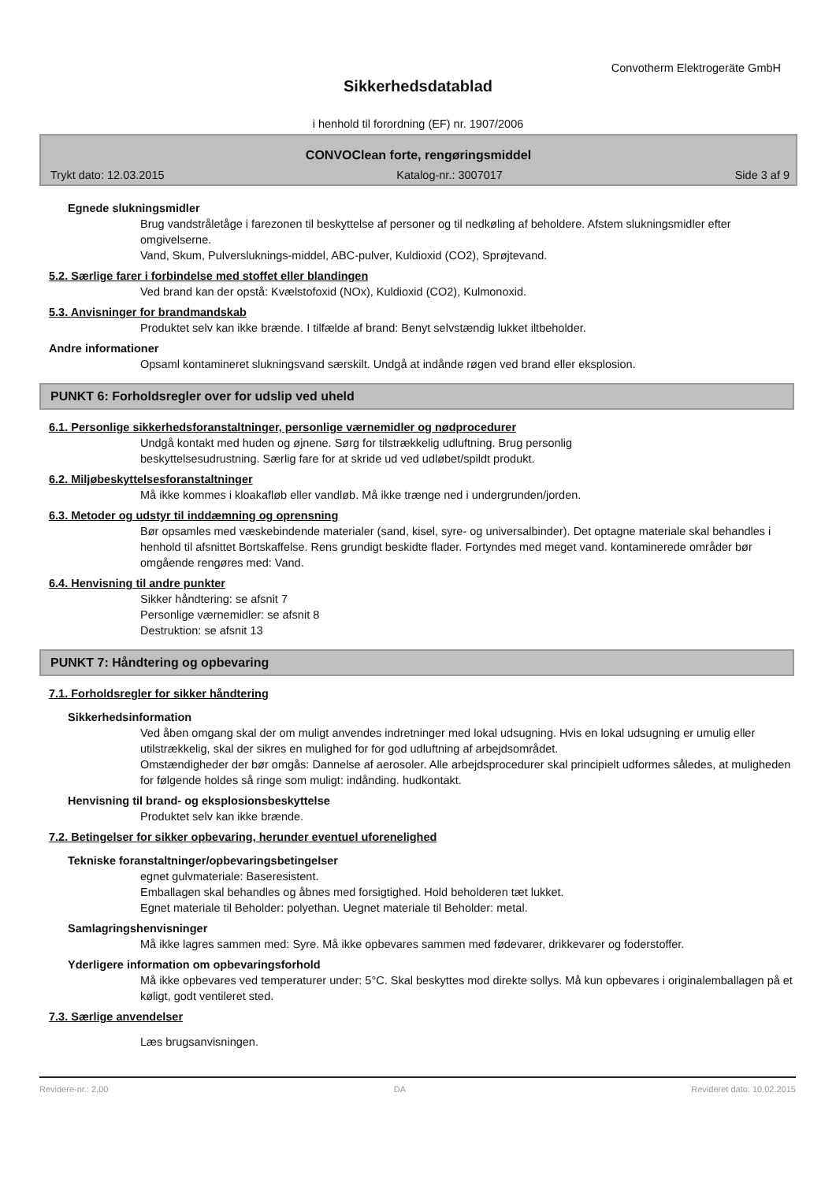Convotherm Elektrogeräte GmbH
Sikkerhedsdatablad
i henhold til forordning (EF) nr. 1907/2006
CONVOClean forte, rengøringsmiddel
Trykt dato: 12.03.2015 Katalog-nr.: 3007017 Side 3 af 9
Egnede slukningsmidler
Brug vandstråletåge i farezonen til beskyttelse af personer og til nedkøling af beholdere. Afstem slukningsmidler efter omgivelserne.
Vand, Skum, Pulversluknings-middel, ABC-pulver, Kuldioxid (CO2), Sprøjtevand.
5.2. Særlige farer i forbindelse med stoffet eller blandingen
Ved brand kan der opstå: Kvælstofoxid (NOx), Kuldioxid (CO2), Kulmonoxid.
5.3. Anvisninger for brandmandskab
Produktet selv kan ikke brænde. I tilfælde af brand: Benyt selvstændig lukket iltbeholder.
Andre informationer
Opsaml kontamineret slukningsvand særskilt. Undgå at indånde røgen ved brand eller eksplosion.
PUNKT 6: Forholdsregler over for udslip ved uheld
6.1. Personlige sikkerhedsforanstaltninger, personlige værnemidler og nødprocedurer
Undgå kontakt med huden og øjnene. Sørg for tilstrækkelig udluftning. Brug personlig
beskyttelsesudrustning. Særlig fare for at skride ud ved udløbet/spildt produkt.
6.2. Miljøbeskyttelsesforanstaltninger
Må ikke kommes i kloakafløb eller vandløb. Må ikke trænge ned i undergrunden/jorden.
6.3. Metoder og udstyr til inddæmning og oprensning
Bør opsamles med væskebindende materialer (sand, kisel, syre- og universalbinder). Det optagne materiale skal behandles i henhold til afsnittet Bortskaffelse. Rens grundigt beskidte flader. Fortyndes med meget vand. kontaminerede områder bør omgående rengøres med: Vand.
6.4. Henvisning til andre punkter
Sikker håndtering: se afsnit 7
Personlige værnemidler: se afsnit 8
Destruktion: se afsnit 13
PUNKT 7: Håndtering og opbevaring
7.1. Forholdsregler for sikker håndtering
Sikkerhedsinformation
Ved åben omgang skal der om muligt anvendes indretninger med lokal udsugning. Hvis en lokal udsugning er umulig eller utilstrækkelig, skal der sikres en mulighed for for god udluftning af arbejdsområdet.
Omstændigheder der bør omgås: Dannelse af aerosoler. Alle arbejdsprocedurer skal principielt udformes således, at muligheden for følgende holdes så ringe som muligt: indånding. hudkontakt.
Henvisning til brand- og eksplosionsbeskyttelse
Produktet selv kan ikke brænde.
7.2. Betingelser for sikker opbevaring, herunder eventuel uforenelighed
Tekniske foranstaltninger/opbevaringsbetingelser
egnet gulvmateriale: Baseresistent.
Emballagen skal behandles og åbnes med forsigtighed. Hold beholderen tæt lukket.
Egnet materiale til Beholder: polyethan. Uegnet materiale til Beholder: metal.
Samlagringshenvisninger
Må ikke lagres sammen med: Syre. Må ikke opbevares sammen med fødevarer, drikkevarer og foderstoffer.
Yderligere information om opbevaringsforhold
Må ikke opbevares ved temperaturer under: 5°C. Skal beskyttes mod direkte sollys. Må kun opbevares i originalemballagen på et køligt, godt ventileret sted.
7.3. Særlige anvendelser
Læs brugsanvisningen.
Revidere-nr.: 2,00 DA Revideret dato: 10.02.2015